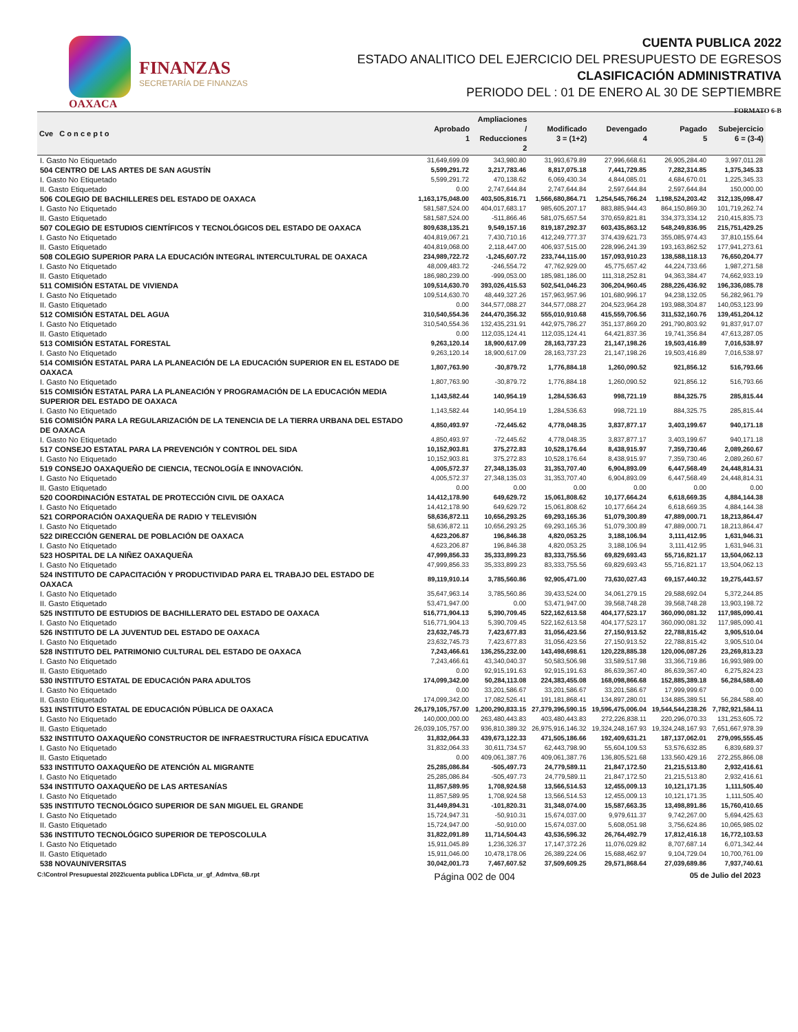OAXACA
FINANZAS
SECRETARÍA DE FINANZAS
CUENTA PUBLICA 2022
ESTADO ANALITICO DEL EJERCICIO DEL PRESUPUESTO DE EGRESOS
CLASIFICACIÓN ADMINISTRATIVA
PERIODO DEL : 01 DE ENERO AL 30 DE SEPTIEMBRE
FORMATO 6-B
| Cve C o n c e p t o | Aprobado 1 | Ampliaciones / Reducciones 2 | Modificado 3 = (1+2) | Devengado 4 | Pagado 5 | Subejercicio 6 = (3-4) |
| --- | --- | --- | --- | --- | --- | --- |
| I. Gasto No Etiquetado | 31,649,699.09 | 343,980.80 | 31,993,679.89 | 27,996,668.61 | 26,905,284.40 | 3,997,011.28 |
| 504 CENTRO DE LAS ARTES DE SAN AGUSTÍN | 5,599,291.72 | 3,217,783.46 | 8,817,075.18 | 7,441,729.85 | 7,282,314.85 | 1,375,345.33 |
| I. Gasto No Etiquetado | 5,599,291.72 | 470,138.62 | 6,069,430.34 | 4,844,085.01 | 4,684,670.01 | 1,225,345.33 |
| II. Gasto Etiquetado | 0.00 | 2,747,644.84 | 2,747,644.84 | 2,597,644.84 | 2,597,644.84 | 150,000.00 |
| 506 COLEGIO DE BACHILLERES DEL ESTADO DE OAXACA | 1,163,175,048.00 | 403,505,816.71 | 1,566,680,864.71 | 1,254,545,766.24 | 1,198,524,203.42 | 312,135,098.47 |
| I. Gasto No Etiquetado | 581,587,524.00 | 404,017,683.17 | 985,605,207.17 | 883,885,944.43 | 864,150,869.30 | 101,719,262.74 |
| II. Gasto Etiquetado | 581,587,524.00 | -511,866.46 | 581,075,657.54 | 370,659,821.81 | 334,373,334.12 | 210,415,835.73 |
| 507 COLEGIO DE ESTUDIOS CIENTÍFICOS Y TECNOLÓGICOS DEL ESTADO DE OAXACA | 809,638,135.21 | 9,549,157.16 | 819,187,292.37 | 603,435,863.12 | 548,249,836.95 | 215,751,429.25 |
| I. Gasto No Etiquetado | 404,819,067.21 | 7,430,710.16 | 412,249,777.37 | 374,439,621.73 | 355,085,974.43 | 37,810,155.64 |
| II. Gasto Etiquetado | 404,819,068.00 | 2,118,447.00 | 406,937,515.00 | 228,996,241.39 | 193,163,862.52 | 177,941,273.61 |
| 508 COLEGIO SUPERIOR PARA LA EDUCACIÓN INTEGRAL INTERCULTURAL DE OAXACA | 234,989,722.72 | -1,245,607.72 | 233,744,115.00 | 157,093,910.23 | 138,588,118.13 | 76,650,204.77 |
| I. Gasto No Etiquetado | 48,009,483.72 | -246,554.72 | 47,762,929.00 | 45,775,657.42 | 44,224,733.66 | 1,987,271.58 |
| II. Gasto Etiquetado | 186,980,239.00 | -999,053.00 | 185,981,186.00 | 111,318,252.81 | 94,363,384.47 | 74,662,933.19 |
| 511 COMISIÓN ESTATAL DE VIVIENDA | 109,514,630.70 | 393,026,415.53 | 502,541,046.23 | 306,204,960.45 | 288,226,436.92 | 196,336,085.78 |
| I. Gasto No Etiquetado | 109,514,630.70 | 48,449,327.26 | 157,963,957.96 | 101,680,996.17 | 94,238,132.05 | 56,282,961.79 |
| II. Gasto Etiquetado | 0.00 | 344,577,088.27 | 344,577,088.27 | 204,523,964.28 | 193,988,304.87 | 140,053,123.99 |
| 512 COMISIÓN ESTATAL DEL AGUA | 310,540,554.36 | 244,470,356.32 | 555,010,910.68 | 415,559,706.56 | 311,532,160.76 | 139,451,204.12 |
| I. Gasto No Etiquetado | 310,540,554.36 | 132,435,231.91 | 442,975,786.27 | 351,137,869.20 | 291,790,803.92 | 91,837,917.07 |
| II. Gasto Etiquetado | 0.00 | 112,035,124.41 | 112,035,124.41 | 64,421,837.36 | 19,741,356.84 | 47,613,287.05 |
| 513 COMISIÓN ESTATAL FORESTAL | 9,263,120.14 | 18,900,617.09 | 28,163,737.23 | 21,147,198.26 | 19,503,416.89 | 7,016,538.97 |
| I. Gasto No Etiquetado | 9,263,120.14 | 18,900,617.09 | 28,163,737.23 | 21,147,198.26 | 19,503,416.89 | 7,016,538.97 |
| 514 COMISIÓN ESTATAL PARA LA PLANEACIÓN DE LA EDUCACIÓN SUPERIOR EN EL ESTADO DE OAXACA | 1,807,763.90 | -30,879.72 | 1,776,884.18 | 1,260,090.52 | 921,856.12 | 516,793.66 |
| I. Gasto No Etiquetado | 1,807,763.90 | -30,879.72 | 1,776,884.18 | 1,260,090.52 | 921,856.12 | 516,793.66 |
| 515 COMISIÓN ESTATAL PARA LA PLANEACIÓN Y PROGRAMACIÓN DE LA EDUCACIÓN MEDIA SUPERIOR DEL ESTADO DE OAXACA | 1,143,582.44 | 140,954.19 | 1,284,536.63 | 998,721.19 | 884,325.75 | 285,815.44 |
| I. Gasto No Etiquetado | 1,143,582.44 | 140,954.19 | 1,284,536.63 | 998,721.19 | 884,325.75 | 285,815.44 |
| 516 COMISIÓN PARA LA REGULARIZACIÓN DE LA TENENCIA DE LA TIERRA URBANA DEL ESTADO DE OAXACA | 4,850,493.97 | -72,445.62 | 4,778,048.35 | 3,837,877.17 | 3,403,199.67 | 940,171.18 |
| I. Gasto No Etiquetado | 4,850,493.97 | -72,445.62 | 4,778,048.35 | 3,837,877.17 | 3,403,199.67 | 940,171.18 |
| 517 CONSEJO ESTATAL PARA LA PREVENCIÓN Y CONTROL DEL SIDA | 10,152,903.81 | 375,272.83 | 10,528,176.64 | 8,438,915.97 | 7,359,730.46 | 2,089,260.67 |
| I. Gasto No Etiquetado | 10,152,903.81 | 375,272.83 | 10,528,176.64 | 8,438,915.97 | 7,359,730.46 | 2,089,260.67 |
| 519 CONSEJO OAXAQUEÑO DE CIENCIA, TECNOLOGÍA E INNOVACIÓN. | 4,005,572.37 | 27,348,135.03 | 31,353,707.40 | 6,904,893.09 | 6,447,568.49 | 24,448,814.31 |
| I. Gasto No Etiquetado | 4,005,572.37 | 27,348,135.03 | 31,353,707.40 | 6,904,893.09 | 6,447,568.49 | 24,448,814.31 |
| II. Gasto Etiquetado | 0.00 | 0.00 | 0.00 | 0.00 | 0.00 | 0.00 |
| 520 COORDINACIÓN ESTATAL DE PROTECCIÓN CIVIL DE OAXACA | 14,412,178.90 | 649,629.72 | 15,061,808.62 | 10,177,664.24 | 6,618,669.35 | 4,884,144.38 |
| I. Gasto No Etiquetado | 14,412,178.90 | 649,629.72 | 15,061,808.62 | 10,177,664.24 | 6,618,669.35 | 4,884,144.38 |
| 521 CORPORACIÓN OAXAQUEÑA DE RADIO Y TELEVISIÓN | 58,636,872.11 | 10,656,293.25 | 69,293,165.36 | 51,079,300.89 | 47,889,000.71 | 18,213,864.47 |
| I. Gasto No Etiquetado | 58,636,872.11 | 10,656,293.25 | 69,293,165.36 | 51,079,300.89 | 47,889,000.71 | 18,213,864.47 |
| 522 DIRECCIÓN GENERAL DE POBLACIÓN DE OAXACA | 4,623,206.87 | 196,846.38 | 4,820,053.25 | 3,188,106.94 | 3,111,412.95 | 1,631,946.31 |
| I. Gasto No Etiquetado | 4,623,206.87 | 196,846.38 | 4,820,053.25 | 3,188,106.94 | 3,111,412.95 | 1,631,946.31 |
| 523 HOSPITAL DE LA NIÑEZ OAXAQUEÑA | 47,999,856.33 | 35,333,899.23 | 83,333,755.56 | 69,829,693.43 | 55,716,821.17 | 13,504,062.13 |
| I. Gasto No Etiquetado | 47,999,856.33 | 35,333,899.23 | 83,333,755.56 | 69,829,693.43 | 55,716,821.17 | 13,504,062.13 |
| 524 INSTITUTO DE CAPACITACIÓN Y PRODUCTIVIDAD PARA EL TRABAJO DEL ESTADO DE OAXACA | 89,119,910.14 | 3,785,560.86 | 92,905,471.00 | 73,630,027.43 | 69,157,440.32 | 19,275,443.57 |
| I. Gasto No Etiquetado | 35,647,963.14 | 3,785,560.86 | 39,433,524.00 | 34,061,279.15 | 29,588,692.04 | 5,372,244.85 |
| II. Gasto Etiquetado | 53,471,947.00 | 0.00 | 53,471,947.00 | 39,568,748.28 | 39,568,748.28 | 13,903,198.72 |
| 525 INSTITUTO DE ESTUDIOS DE BACHILLERATO DEL ESTADO DE OAXACA | 516,771,904.13 | 5,390,709.45 | 522,162,613.58 | 404,177,523.17 | 360,090,081.32 | 117,985,090.41 |
| I. Gasto No Etiquetado | 516,771,904.13 | 5,390,709.45 | 522,162,613.58 | 404,177,523.17 | 360,090,081.32 | 117,985,090.41 |
| 526 INSTITUTO DE LA JUVENTUD DEL ESTADO DE OAXACA | 23,632,745.73 | 7,423,677.83 | 31,056,423.56 | 27,150,913.52 | 22,788,815.42 | 3,905,510.04 |
| I. Gasto No Etiquetado | 23,632,745.73 | 7,423,677.83 | 31,056,423.56 | 27,150,913.52 | 22,788,815.42 | 3,905,510.04 |
| 528 INSTITUTO DEL PATRIMONIO CULTURAL DEL ESTADO DE OAXACA | 7,243,466.61 | 136,255,232.00 | 143,498,698.61 | 120,228,885.38 | 120,006,087.26 | 23,269,813.23 |
| I. Gasto No Etiquetado | 7,243,466.61 | 43,340,040.37 | 50,583,506.98 | 33,589,517.98 | 33,366,719.86 | 16,993,989.00 |
| II. Gasto Etiquetado | 0.00 | 92,915,191.63 | 92,915,191.63 | 86,639,367.40 | 86,639,367.40 | 6,275,824.23 |
| 530 INSTITUTO ESTATAL DE EDUCACIÓN PARA ADULTOS | 174,099,342.00 | 50,284,113.08 | 224,383,455.08 | 168,098,866.68 | 152,885,389.18 | 56,284,588.40 |
| I. Gasto No Etiquetado | 0.00 | 33,201,586.67 | 33,201,586.67 | 33,201,586.67 | 17,999,999.67 | 0.00 |
| II. Gasto Etiquetado | 174,099,342.00 | 17,082,526.41 | 191,181,868.41 | 134,897,280.01 | 134,885,389.51 | 56,284,588.40 |
| 531 INSTITUTO ESTATAL DE EDUCACIÓN PÚBLICA DE OAXACA | 26,179,105,757.00 | 1,200,290,833.15 | 27,379,396,590.15 | 19,596,475,006.04 | 19,544,544,238.26 | 7,782,921,584.11 |
| I. Gasto No Etiquetado | 140,000,000.00 | 263,480,443.83 | 403,480,443.83 | 272,226,838.11 | 220,296,070.33 | 131,253,605.72 |
| II. Gasto Etiquetado | 26,039,105,757.00 | 936,810,389.32 | 26,975,916,146.32 | 19,324,248,167.93 | 19,324,248,167.93 | 7,651,667,978.39 |
| 532 INSTITUTO OAXAQUEÑO CONSTRUCTOR DE INFRAESTRUCTURA FÍSICA EDUCATIVA | 31,832,064.33 | 439,673,122.33 | 471,505,186.66 | 192,409,631.21 | 187,137,062.01 | 279,095,555.45 |
| I. Gasto No Etiquetado | 31,832,064.33 | 30,611,734.57 | 62,443,798.90 | 55,604,109.53 | 53,576,632.85 | 6,839,689.37 |
| II. Gasto Etiquetado | 0.00 | 409,061,387.76 | 409,061,387.76 | 136,805,521.68 | 133,560,429.16 | 272,255,866.08 |
| 533 INSTITUTO OAXAQUEÑO DE ATENCIÓN AL MIGRANTE | 25,285,086.84 | -505,497.73 | 24,779,589.11 | 21,847,172.50 | 21,215,513.80 | 2,932,416.61 |
| I. Gasto No Etiquetado | 25,285,086.84 | -505,497.73 | 24,779,589.11 | 21,847,172.50 | 21,215,513.80 | 2,932,416.61 |
| 534 INSTITUTO OAXAQUEÑO DE LAS ARTESANÍAS | 11,857,589.95 | 1,708,924.58 | 13,566,514.53 | 12,455,009.13 | 10,121,171.35 | 1,111,505.40 |
| I. Gasto No Etiquetado | 11,857,589.95 | 1,708,924.58 | 13,566,514.53 | 12,455,009.13 | 10,121,171.35 | 1,111,505.40 |
| 535 INSTITUTO TECNOLÓGICO SUPERIOR DE SAN MIGUEL EL GRANDE | 31,449,894.31 | -101,820.31 | 31,348,074.00 | 15,587,663.35 | 13,498,891.86 | 15,760,410.65 |
| I. Gasto No Etiquetado | 15,724,947.31 | -50,910.31 | 15,674,037.00 | 9,979,611.37 | 9,742,267.00 | 5,694,425.63 |
| II. Gasto Etiquetado | 15,724,947.00 | -50,910.00 | 15,674,037.00 | 5,608,051.98 | 3,756,624.86 | 10,065,985.02 |
| 536 INSTITUTO TECNOLÓGICO SUPERIOR DE TEPOSCOLULA | 31,822,091.89 | 11,714,504.43 | 43,536,596.32 | 26,764,492.79 | 17,812,416.18 | 16,772,103.53 |
| I. Gasto No Etiquetado | 15,911,045.89 | 1,236,326.37 | 17,147,372.26 | 11,076,029.82 | 8,707,687.14 | 6,071,342.44 |
| II. Gasto Etiquetado | 15,911,046.00 | 10,478,178.06 | 26,389,224.06 | 15,688,462.97 | 9,104,729.04 | 10,700,761.09 |
| 538 NOVAUNIVERSITAS | 30,042,001.73 | 7,467,607.52 | 37,509,609.25 | 29,571,868.64 | 27,039,689.86 | 7,937,740.61 |
C:\Control Presupuestal 2022\cuenta publica LDF\cta_ur_gf_Admtva_6B.rpt Página 002 de 004 05 de Julio del 2023